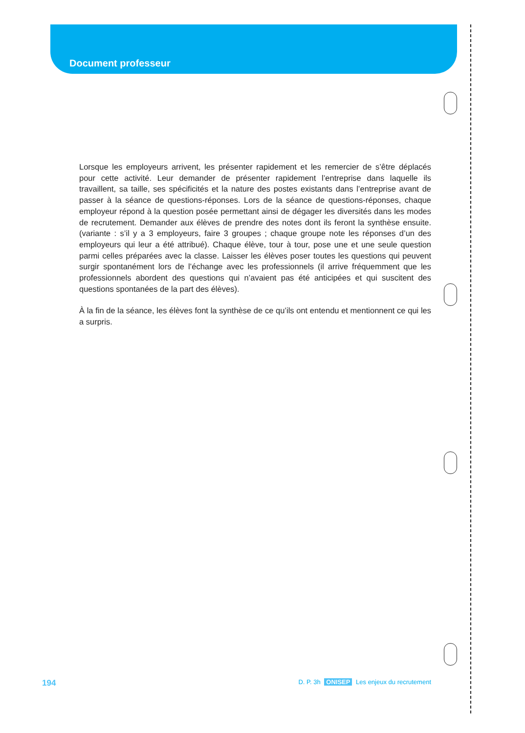Document professeur
Lorsque les employeurs arrivent, les présenter rapidement et les remercier de s’être déplacés pour cette activité. Leur demander de présenter rapidement l’entreprise dans laquelle ils travaillent, sa taille, ses spécificités et la nature des postes existants dans l’entreprise avant de passer à la séance de questions-réponses. Lors de la séance de questions-réponses, chaque employeur répond à la question posée permettant ainsi de dégager les diversités dans les modes de recrutement. Demander aux élèves de prendre des notes dont ils feront la synthèse ensuite. (variante : s’il y a 3 employeurs, faire 3 groupes ; chaque groupe note les réponses d’un des employeurs qui leur a été attribué). Chaque élève, tour à tour, pose une et une seule question parmi celles préparées avec la classe. Laisser les élèves poser toutes les questions qui peuvent surgir spontanément lors de l’échange avec les professionnels (il arrive fréquemment que les professionnels abordent des questions qui n’avaient pas été anticipées et qui suscitent des questions spontanées de la part des élèves).
À la fin de la séance, les élèves font la synthèse de ce qu’ils ont entendu et mentionnent ce qui les a surpris.
194 D. P. 3h ONISEP Les enjeux du recrutement